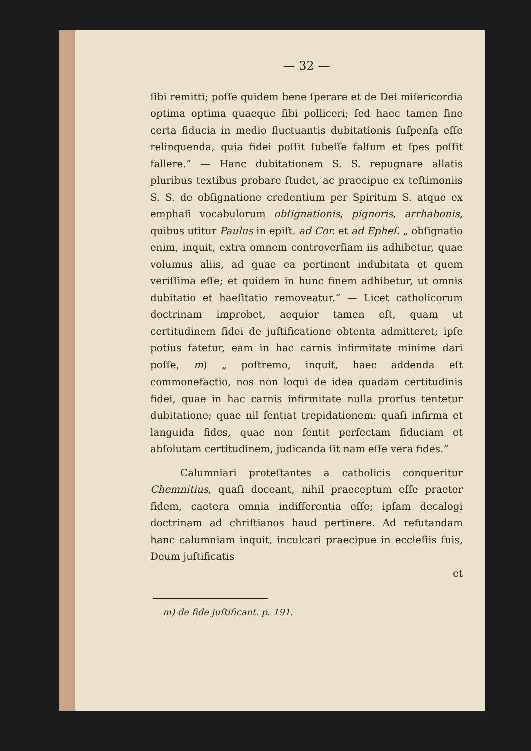— 32 —
ſibi remitti; poſſe quidem bene ſperare et de Dei miſericordia optima optima quaeque ſibi polliceri; ſed haec tamen ſine certa fiducia in medio fluctuantis dubitationis ſuſpenſa eſſe relinquenda, quia fidei poſſit ſubeſſe falſum et ſpes poſſit fallere.” — Hanc dubitationem S. S. repugnare allatis pluribus textibus probare ſtudet, ac praecipue ex teſtimoniis S. S. de obſignatione credentium per Spiritum S. atque ex emphaſi vocabulorum obſignationis, pignoris, arrhabonis, quibus utitur Paulus in epiſt. ad Cor. et ad Epheſ. „ obſignatio enim, inquit, extra omnem controverſiam iis adhibetur, quae volumus aliis, ad quae ea pertinent indubitata et quem veriſſima eſſe; et quidem in hunc finem adhibetur, ut omnis dubitatio et haeſitatio removeatur.” — Licet catholicorum doctrinam improbet, aequior tamen eſt, quam ut certitudinem fidei de juſtificatione obtenta admitteret; ipſe potius fatetur, eam in hac carnis infirmitate minime dari poſſe, m) „ poſtremo, inquit, haec addenda eſt commonefactio, nos non loqui de idea quadam certitudinis fidei, quae in hac carnis infirmitate nulla prorſus tentetur dubitatione; quae nil ſentiat trepidationem: quaſi infirma et languida fides, quae non ſentit perfectam fiduciam et abſolutam certitudinem, judicanda ſit nam eſſe vera fides.”
Calumniari proteſtantes a catholicis conqueritur Chemnitius, quaſi doceant, nihil praeceptum eſſe praeter fidem, caetera omnia indifferentia eſſe; ipſam decalogi doctrinam ad chriſtianos haud pertinere. Ad refutandam hanc calumniam inquit, inculcari praecipue in eccleſiis ſuis, Deum juſtificatis
et
m) de fide juſtificant. p. 191.